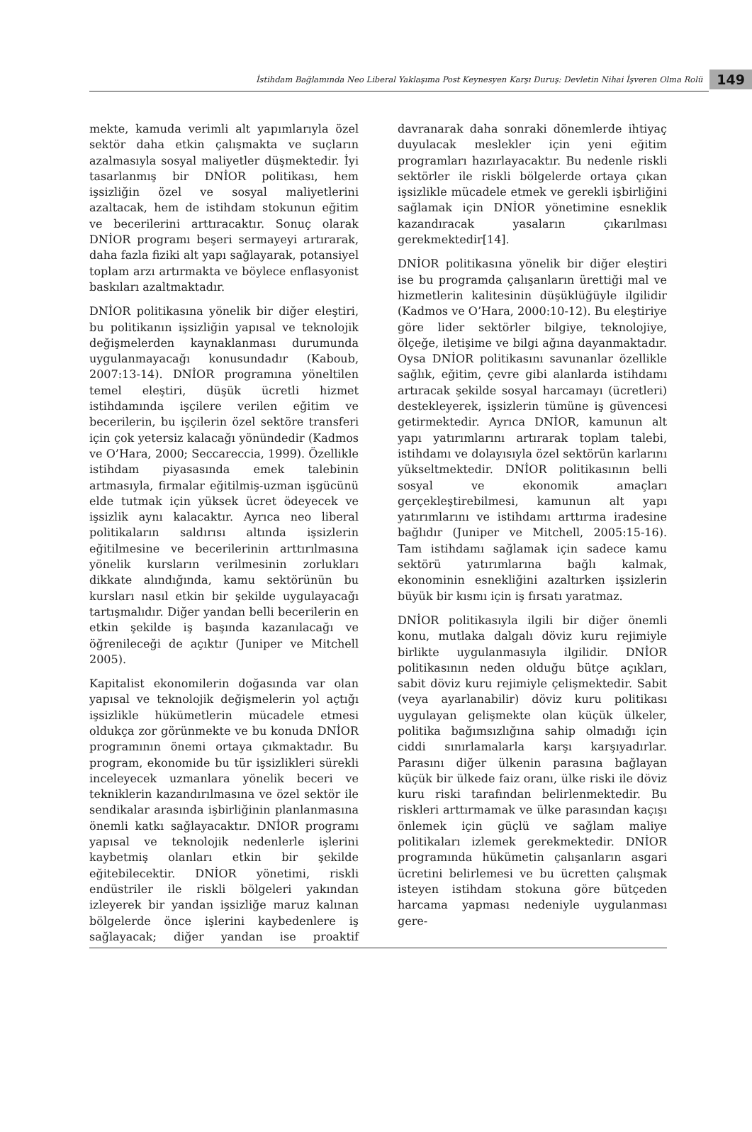İstihdam Bağlamında Neo Liberal Yaklaşıma Post Keynesyen Karşı Duruş: Devletin Nihai İşveren Olma Rolü 149
mekte, kamuda verimli alt yapımlarıyla özel sektör daha etkin çalışmakta ve suçların azalmasıyla sosyal maliyetler düşmektedir. İyi tasarlanmış bir DNİOR politikası, hem işsizliğin özel ve sosyal maliyetlerini azaltacak, hem de istihdam stokunun eğitim ve becerilerini arttıracaktır. Sonuç olarak DNİOR programı beşeri sermayeyi artırarak, daha fazla fiziki alt yapı sağlayarak, potansiyel toplam arzı artırmakta ve böylece enflasyonist baskıları azaltmaktadır.
DNİOR politikasına yönelik bir diğer eleştiri, bu politikanın işsizliğin yapısal ve teknolojik değişmelerden kaynaklanması durumunda uygulanmayacağı konusundadır (Kaboub, 2007:13-14). DNİOR programına yöneltilen temel eleştiri, düşük ücretli hizmet istihdamında işçilere verilen eğitim ve becerilerin, bu işçilerin özel sektöre transferi için çok yetersiz kalacağı yönündedir (Kadmos ve O’Hara, 2000; Seccareccia, 1999). Özellikle istihdam piyasasında emek talebinin artmasıyla, firmalar eğitilmiş-uzman işgücünü elde tutmak için yüksek ücret ödeyecek ve işsizlik aynı kalacaktır. Ayrıca neo liberal politikaların saldırısı altında işsizlerin eğitilmesine ve becerilerinin arttırılmasına yönelik kursların verilmesinin zorlukları dikkate alındığında, kamu sektörünün bu kursları nasıl etkin bir şekilde uygulayacağı tartışmalıdır. Diğer yandan belli becerilerin en etkin şekilde iş başında kazanılacağı ve öğrenileceği de açıktır (Juniper ve Mitchell 2005).
Kapitalist ekonomilerin doğasında var olan yapısal ve teknolojik değişmelerin yol açtığı işsizlikle hükümetlerin mücadele etmesi oldukça zor görünmekte ve bu konuda DNİOR programının önemi ortaya çıkmaktadır. Bu program, ekonomide bu tür işsizlikleri sürekli inceleyecek uzmanlara yönelik beceri ve tekniklerin kazandırılmasına ve özel sektör ile sendikalar arasında işbirliğinin planlanmasına önemli katkı sağlayacaktır. DNİOR programı yapısal ve teknolojik nedenlerle işlerini kaybetmiş olanları etkin bir şekilde eğitebilecektir. DNİOR yönetimi, riskli endüstriler ile riskli bölgeleri yakından izleyerek bir yandan işsizliğe maruz kalınan bölgelerde önce işlerini kaybedenlere iş sağlayacak; diğer yandan ise proaktif davranarak daha sonraki dönemlerde ihtiyaç duyulacak meslekler için yeni eğitim programları hazırlayacaktır. Bu nedenle riskli sektörler ile riskli bölgelerde ortaya çıkan işsizlikle mücadele etmek ve gerekli işbirliğini sağlamak için DNİOR yönetimine esneklik kazandıracak yasaların çıkarılması gerekmektedir[14].
DNİOR politikasına yönelik bir diğer eleştiri ise bu programda çalışanların ürettiği mal ve hizmetlerin kalitesinin düşüklüğüyle ilgilidir (Kadmos ve O’Hara, 2000:10-12). Bu eleştiriye göre lider sektörler bilgiye, teknolojiye, ölçeğe, iletişime ve bilgi ağına dayanmaktadır. Oysa DNİOR politikasını savunanlar özellikle sağlık, eğitim, çevre gibi alanlarda istihdamı artıracak şekilde sosyal harcamayı (ücretleri) destekleyerek, işsizlerin tümüne iş güvencesi getirmektedir. Ayrıca DNİOR, kamunun alt yapı yatırımlarını artırarak toplam talebi, istihdamı ve dolayısıyla özel sektörün karlarını yükseltmektedir. DNİOR politikasının belli sosyal ve ekonomik amaçları gerçekleştirebilmesi, kamunun alt yapı yatırımlarını ve istihdamı arttırma iradesine bağlıdır (Juniper ve Mitchell, 2005:15-16). Tam istihdamı sağlamak için sadece kamu sektörü yatırımlarına bağlı kalmak, ekonominin esnekliğini azaltırken işsizlerin büyük bir kısmı için iş fırsatı yaratmaz.
DNİOR politikasıyla ilgili bir diğer önemli konu, mutlaka dalgalı döviz kuru rejimiyle birlikte uygulanmasıyla ilgilidir. DNİOR politikasının neden olduğu bütçe açıkları, sabit döviz kuru rejimiyle çelişmektedir. Sabit (veya ayarlanabilir) döviz kuru politikası uygulayan gelişmekte olan küçük ülkeler, politika bağımsızlığına sahip olmadığı için ciddi sınırlamalarla karşı karşıyadırlar. Parasını diğer ülkenin parasına bağlayan küçük bir ülkede faiz oranı, ülke riski ile döviz kuru riski tarafından belirlenmektedir. Bu riskleri arttırmamak ve ülke parasından kaçışı önlemek için güçlü ve sağlam maliye politikaları izlemek gerekmektedir. DNİOR programında hükümetin çalışanların asgari ücretini belirlemesi ve bu ücretten çalışmak isteyen istihdam stokuna göre bütçeden harcama yapması nedeniyle uygulanması gere-